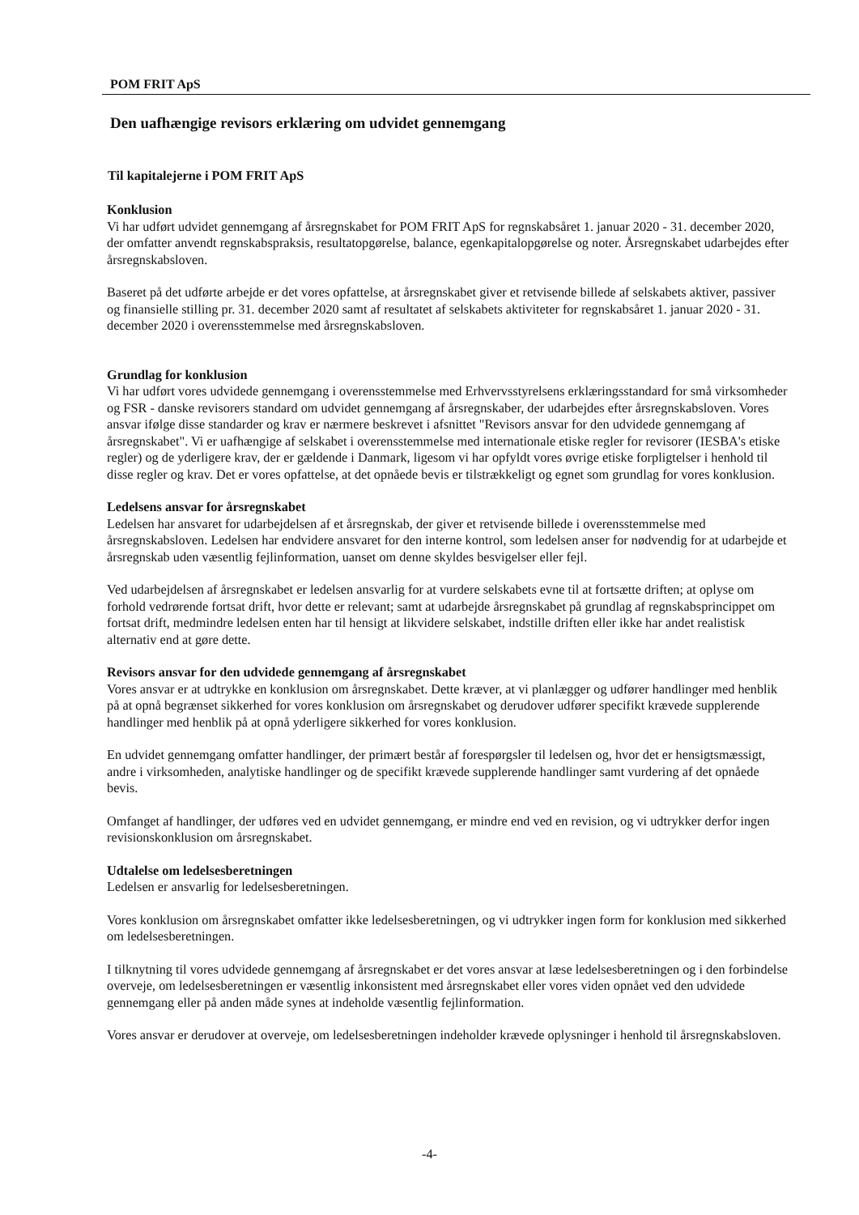POM FRIT ApS
Den uafhængige revisors erklæring om udvidet gennemgang
Til kapitalejerne i POM FRIT ApS
Konklusion
Vi har udført udvidet gennemgang af årsregnskabet for POM FRIT ApS for regnskabsåret 1. januar 2020 - 31. december 2020, der omfatter anvendt regnskabspraksis, resultatopgørelse, balance, egenkapitalopgørelse og noter. Årsregnskabet udarbejdes efter årsregnskabsloven.
Baseret på det udførte arbejde er det vores opfattelse, at årsregnskabet giver et retvisende billede af selskabets aktiver, passiver og finansielle stilling pr. 31. december 2020 samt af resultatet af selskabets aktiviteter for regnskabsåret 1. januar 2020 - 31. december 2020 i overensstemmelse med årsregnskabsloven.
Grundlag for konklusion
Vi har udført vores udvidede gennemgang i overensstemmelse med Erhvervsstyrelsens erklæringsstandard for små virksomheder og FSR - danske revisorers standard om udvidet gennemgang af årsregnskaber, der udarbejdes efter årsregnskabsloven. Vores ansvar ifølge disse standarder og krav er nærmere beskrevet i afsnittet "Revisors ansvar for den udvidede gennemgang af årsregnskabet". Vi er uafhængige af selskabet i overensstemmelse med internationale etiske regler for revisorer (IESBA's etiske regler) og de yderligere krav, der er gældende i Danmark, ligesom vi har opfyldt vores øvrige etiske forpligtelser i henhold til disse regler og krav. Det er vores opfattelse, at det opnåede bevis er tilstrækkeligt og egnet som grundlag for vores konklusion.
Ledelsens ansvar for årsregnskabet
Ledelsen har ansvaret for udarbejdelsen af et årsregnskab, der giver et retvisende billede i overensstemmelse med årsregnskabsloven. Ledelsen har endvidere ansvaret for den interne kontrol, som ledelsen anser for nødvendig for at udarbejde et årsregnskab uden væsentlig fejlinformation, uanset om denne skyldes besvigelser eller fejl.
Ved udarbejdelsen af årsregnskabet er ledelsen ansvarlig for at vurdere selskabets evne til at fortsætte driften; at oplyse om forhold vedrørende fortsat drift, hvor dette er relevant; samt at udarbejde årsregnskabet på grundlag af regnskabsprincippet om fortsat drift, medmindre ledelsen enten har til hensigt at likvidere selskabet, indstille driften eller ikke har andet realistisk alternativ end at gøre dette.
Revisors ansvar for den udvidede gennemgang af årsregnskabet
Vores ansvar er at udtrykke en konklusion om årsregnskabet. Dette kræver, at vi planlægger og udfører handlinger med henblik på at opnå begrænset sikkerhed for vores konklusion om årsregnskabet og derudover udfører specifikt krævede supplerende handlinger med henblik på at opnå yderligere sikkerhed for vores konklusion.
En udvidet gennemgang omfatter handlinger, der primært består af forespørgsler til ledelsen og, hvor det er hensigtsmæssigt, andre i virksomheden, analytiske handlinger og de specifikt krævede supplerende handlinger samt vurdering af det opnåede bevis.
Omfanget af handlinger, der udføres ved en udvidet gennemgang, er mindre end ved en revision, og vi udtrykker derfor ingen revisionskonklusion om årsregnskabet.
Udtalelse om ledelsesberetningen
Ledelsen er ansvarlig for ledelsesberetningen.
Vores konklusion om årsregnskabet omfatter ikke ledelsesberetningen, og vi udtrykker ingen form for konklusion med sikkerhed om ledelsesberetningen.
I tilknytning til vores udvidede gennemgang af årsregnskabet er det vores ansvar at læse ledelsesberetningen og i den forbindelse overveje, om ledelsesberetningen er væsentlig inkonsistent med årsregnskabet eller vores viden opnået ved den udvidede gennemgang eller på anden måde synes at indeholde væsentlig fejlinformation.
Vores ansvar er derudover at overveje, om ledelsesberetningen indeholder krævede oplysninger i henhold til årsregnskabsloven.
-4-